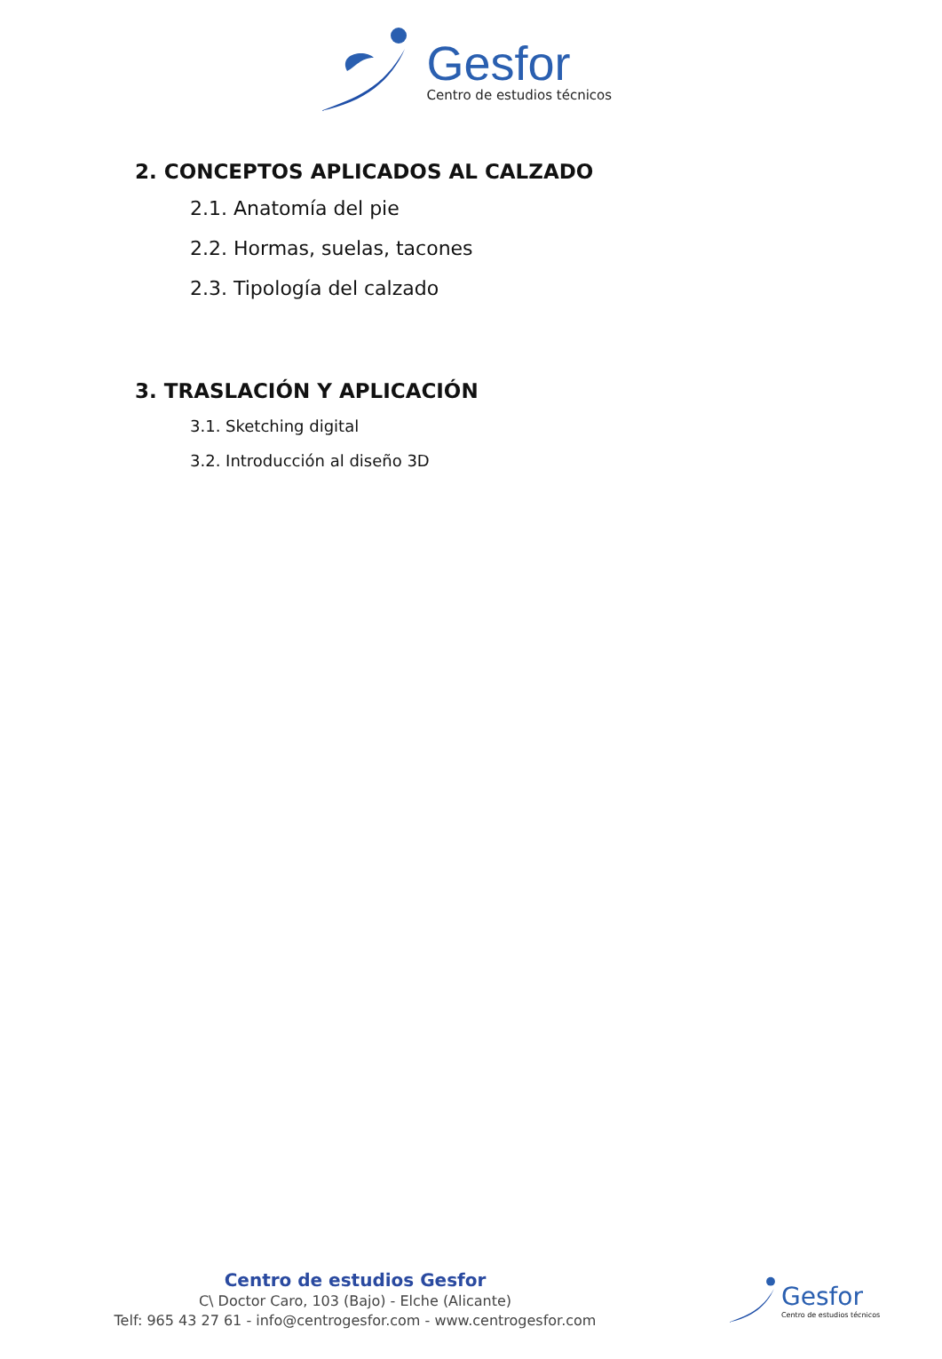Gesfor
Centro de estudios técnicos
2. CONCEPTOS APLICADOS AL CALZADO
2.1. Anatomía del pie
2.2. Hormas, suelas, tacones
2.3. Tipología del calzado
3. TRASLACIÓN Y APLICACIÓN
3.1. Sketching digital
3.2. Introducción al diseño 3D
Centro de estudios Gesfor
C\ Doctor Caro, 103 (Bajo) - Elche (Alicante)
Telf: 965 43 27 61 - info@centrogesfor.com - www.centrogesfor.com
Gesfor
Centro de estudios técnicos